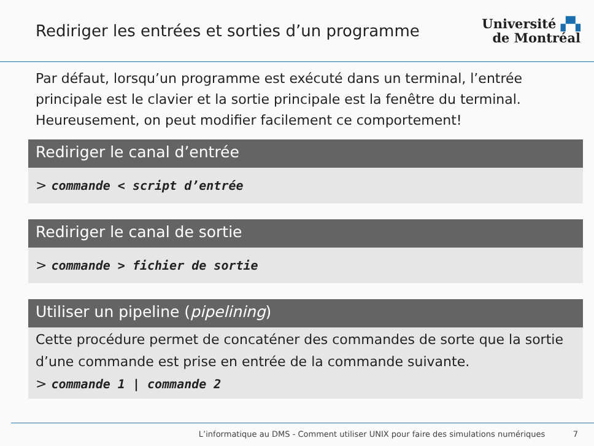Rediriger les entrées et sorties d’un programme
Université ▞▚
de Montréal
Par défaut, lorsqu’un programme est exécuté dans un terminal, l’entrée principale est le clavier et la sortie principale est la fenêtre du terminal. Heureusement, on peut modifier facilement ce comportement!
Rediriger le canal d’entrée
> commande < script d’entrée
Rediriger le canal de sortie
> commande > fichier de sortie
Utiliser un pipeline (pipelining)
Cette procédure permet de concaténer des commandes de sorte que la sortie d’une commande est prise en entrée de la commande suivante.
> commande 1 | commande 2
L’informatique au DMS - Comment utiliser UNIX pour faire des simulations numériques 7